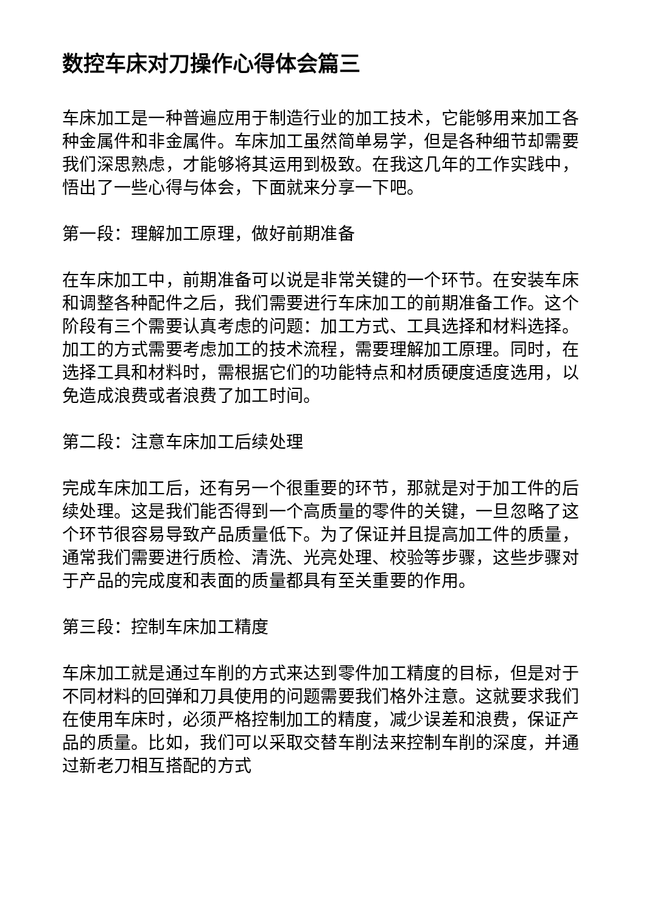数控车床对刀操作心得体会篇三
车床加工是一种普遍应用于制造行业的加工技术，它能够用来加工各种金属件和非金属件。车床加工虽然简单易学，但是各种细节却需要我们深思熟虑，才能够将其运用到极致。在我这几年的工作实践中，悟出了一些心得与体会，下面就来分享一下吧。
第一段：理解加工原理，做好前期准备
在车床加工中，前期准备可以说是非常关键的一个环节。在安装车床和调整各种配件之后，我们需要进行车床加工的前期准备工作。这个阶段有三个需要认真考虑的问题：加工方式、工具选择和材料选择。加工的方式需要考虑加工的技术流程，需要理解加工原理。同时，在选择工具和材料时，需根据它们的功能特点和材质硬度适度选用，以免造成浪费或者浪费了加工时间。
第二段：注意车床加工后续处理
完成车床加工后，还有另一个很重要的环节，那就是对于加工件的后续处理。这是我们能否得到一个高质量的零件的关键，一旦忽略了这个环节很容易导致产品质量低下。为了保证并且提高加工件的质量，通常我们需要进行质检、清洗、光亮处理、校验等步骤，这些步骤对于产品的完成度和表面的质量都具有至关重要的作用。
第三段：控制车床加工精度
车床加工就是通过车削的方式来达到零件加工精度的目标，但是对于不同材料的回弹和刀具使用的问题需要我们格外注意。这就要求我们在使用车床时，必须严格控制加工的精度，减少误差和浪费，保证产品的质量。比如，我们可以采取交替车削法来控制车削的深度，并通过新老刀相互搭配的方式